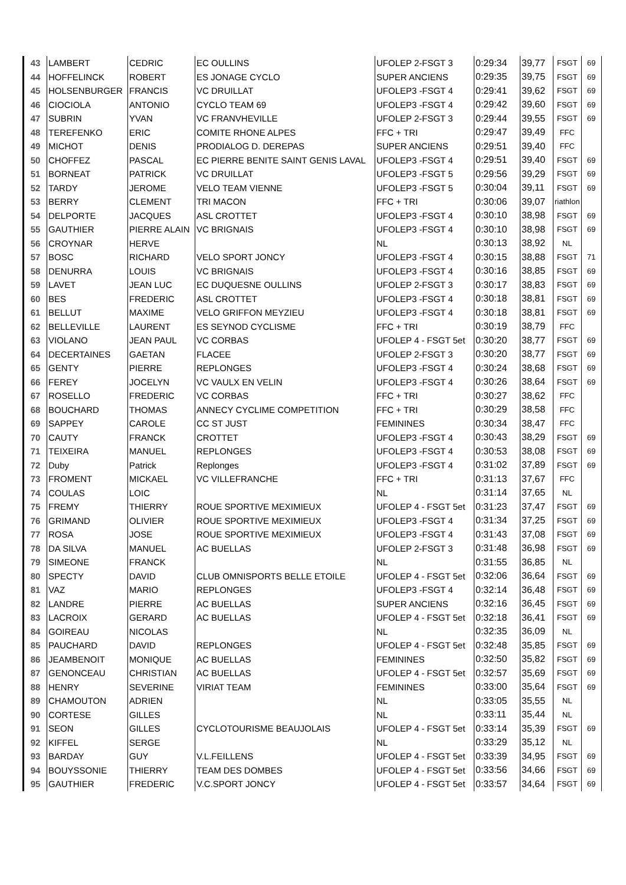| 43 | LAMBERT | CEDRIC | EC OULLINS | UFOLEP 2-FSGT 3 | 0:29:34 | 39,77 | FSGT | 69 |
| 44 | HOFFELINCK | ROBERT | ES JONAGE CYCLO | SUPER ANCIENS | 0:29:35 | 39,75 | FSGT | 69 |
| 45 | HOLSENBURGER | FRANCIS | VC DRUILLAT | UFOLEP3 -FSGT 4 | 0:29:41 | 39,62 | FSGT | 69 |
| 46 | CIOCIOLA | ANTONIO | CYCLO TEAM 69 | UFOLEP3 -FSGT 4 | 0:29:42 | 39,60 | FSGT | 69 |
| 47 | SUBRIN | YVAN | VC FRANVHEVILLE | UFOLEP 2-FSGT 3 | 0:29:44 | 39,55 | FSGT | 69 |
| 48 | TEREFENKO | ERIC | COMITE RHONE ALPES | FFC + TRI | 0:29:47 | 39,49 | FFC | |
| 49 | MICHOT | DENIS | PRODIALOG D. DEREPAS | SUPER ANCIENS | 0:29:51 | 39,40 | FFC | |
| 50 | CHOFFEZ | PASCAL | EC PIERRE BENITE SAINT GENIS LAVAL | UFOLEP3 -FSGT 4 | 0:29:51 | 39,40 | FSGT | 69 |
| 51 | BORNEAT | PATRICK | VC DRUILLAT | UFOLEP3 -FSGT 5 | 0:29:56 | 39,29 | FSGT | 69 |
| 52 | TARDY | JEROME | VELO TEAM VIENNE | UFOLEP3 -FSGT 5 | 0:30:04 | 39,11 | FSGT | 69 |
| 53 | BERRY | CLEMENT | TRI MACON | FFC + TRI | 0:30:06 | 39,07 | riathlon | |
| 54 | DELPORTE | JACQUES | ASL CROTTET | UFOLEP3 -FSGT 4 | 0:30:10 | 38,98 | FSGT | 69 |
| 55 | GAUTHIER | PIERRE ALAIN | VC BRIGNAIS | UFOLEP3 -FSGT 4 | 0:30:10 | 38,98 | FSGT | 69 |
| 56 | CROYNAR | HERVE | | NL | 0:30:13 | 38,92 | NL | |
| 57 | BOSC | RICHARD | VELO SPORT JONCY | UFOLEP3 -FSGT 4 | 0:30:15 | 38,88 | FSGT | 71 |
| 58 | DENURRA | LOUIS | VC BRIGNAIS | UFOLEP3 -FSGT 4 | 0:30:16 | 38,85 | FSGT | 69 |
| 59 | LAVET | JEAN LUC | EC DUQUESNE OULLINS | UFOLEP 2-FSGT 3 | 0:30:17 | 38,83 | FSGT | 69 |
| 60 | BES | FREDERIC | ASL CROTTET | UFOLEP3 -FSGT 4 | 0:30:18 | 38,81 | FSGT | 69 |
| 61 | BELLUT | MAXIME | VELO GRIFFON MEYZIEU | UFOLEP3 -FSGT 4 | 0:30:18 | 38,81 | FSGT | 69 |
| 62 | BELLEVILLE | LAURENT | ES SEYNOD CYCLISME | FFC + TRI | 0:30:19 | 38,79 | FFC | |
| 63 | VIOLANO | JEAN PAUL | VC CORBAS | UFOLEP 4 - FSGT 5et | 0:30:20 | 38,77 | FSGT | 69 |
| 64 | DECERTAINES | GAETAN | FLACEE | UFOLEP 2-FSGT 3 | 0:30:20 | 38,77 | FSGT | 69 |
| 65 | GENTY | PIERRE | REPLONGES | UFOLEP3 -FSGT 4 | 0:30:24 | 38,68 | FSGT | 69 |
| 66 | FEREY | JOCELYN | VC VAULX EN VELIN | UFOLEP3 -FSGT 4 | 0:30:26 | 38,64 | FSGT | 69 |
| 67 | ROSELLO | FREDERIC | VC CORBAS | FFC + TRI | 0:30:27 | 38,62 | FFC | |
| 68 | BOUCHARD | THOMAS | ANNECY CYCLIME COMPETITION | FFC + TRI | 0:30:29 | 38,58 | FFC | |
| 69 | SAPPEY | CAROLE | CC ST JUST | FEMININES | 0:30:34 | 38,47 | FFC | |
| 70 | CAUTY | FRANCK | CROTTET | UFOLEP3 -FSGT 4 | 0:30:43 | 38,29 | FSGT | 69 |
| 71 | TEIXEIRA | MANUEL | REPLONGES | UFOLEP3 -FSGT 4 | 0:30:53 | 38,08 | FSGT | 69 |
| 72 | Duby | Patrick | Replonges | UFOLEP3 -FSGT 4 | 0:31:02 | 37,89 | FSGT | 69 |
| 73 | FROMENT | MICKAEL | VC VILLEFRANCHE | FFC + TRI | 0:31:13 | 37,67 | FFC | |
| 74 | COULAS | LOIC | | NL | 0:31:14 | 37,65 | NL | |
| 75 | FREMY | THIERRY | ROUE SPORTIVE MEXIMIEUX | UFOLEP 4 - FSGT 5et | 0:31:23 | 37,47 | FSGT | 69 |
| 76 | GRIMAND | OLIVIER | ROUE SPORTIVE MEXIMIEUX | UFOLEP3 -FSGT 4 | 0:31:34 | 37,25 | FSGT | 69 |
| 77 | ROSA | JOSE | ROUE SPORTIVE MEXIMIEUX | UFOLEP3 -FSGT 4 | 0:31:43 | 37,08 | FSGT | 69 |
| 78 | DA SILVA | MANUEL | AC BUELLAS | UFOLEP 2-FSGT 3 | 0:31:48 | 36,98 | FSGT | 69 |
| 79 | SIMEONE | FRANCK | | NL | 0:31:55 | 36,85 | NL | |
| 80 | SPECTY | DAVID | CLUB OMNISPORTS BELLE ETOILE | UFOLEP 4 - FSGT 5et | 0:32:06 | 36,64 | FSGT | 69 |
| 81 | VAZ | MARIO | REPLONGES | UFOLEP3 -FSGT 4 | 0:32:14 | 36,48 | FSGT | 69 |
| 82 | LANDRE | PIERRE | AC BUELLAS | SUPER ANCIENS | 0:32:16 | 36,45 | FSGT | 69 |
| 83 | LACROIX | GERARD | AC BUELLAS | UFOLEP 4 - FSGT 5et | 0:32:18 | 36,41 | FSGT | 69 |
| 84 | GOIREAU | NICOLAS | | NL | 0:32:35 | 36,09 | NL | |
| 85 | PAUCHARD | DAVID | REPLONGES | UFOLEP 4 - FSGT 5et | 0:32:48 | 35,85 | FSGT | 69 |
| 86 | JEAMBENOIT | MONIQUE | AC BUELLAS | FEMININES | 0:32:50 | 35,82 | FSGT | 69 |
| 87 | GENONCEAU | CHRISTIAN | AC BUELLAS | UFOLEP 4 - FSGT 5et | 0:32:57 | 35,69 | FSGT | 69 |
| 88 | HENRY | SEVERINE | VIRIAT TEAM | FEMININES | 0:33:00 | 35,64 | FSGT | 69 |
| 89 | CHAMOUTON | ADRIEN | | NL | 0:33:05 | 35,55 | NL | |
| 90 | CORTESE | GILLES | | NL | 0:33:11 | 35,44 | NL | |
| 91 | SEON | GILLES | CYCLOTOURISME BEAUJOLAIS | UFOLEP 4 - FSGT 5et | 0:33:14 | 35,39 | FSGT | 69 |
| 92 | KIFFEL | SERGE | | NL | 0:33:29 | 35,12 | NL | |
| 93 | BARDAY | GUY | V.L.FEILLENS | UFOLEP 4 - FSGT 5et | 0:33:39 | 34,95 | FSGT | 69 |
| 94 | BOUYSSONIE | THIERRY | TEAM DES DOMBES | UFOLEP 4 - FSGT 5et | 0:33:56 | 34,66 | FSGT | 69 |
| 95 | GAUTHIER | FREDERIC | V.C.SPORT JONCY | UFOLEP 4 - FSGT 5et | 0:33:57 | 34,64 | FSGT | 69 |